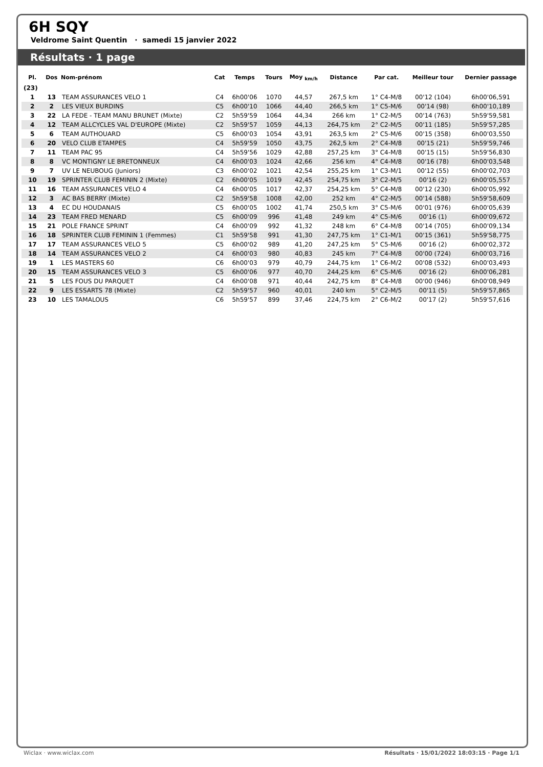6H SQY
Veldrome Saint Quentin · samedi 15 janvier 2022
Résultats · 1 page
| Pl. | Dos | Nom-prénom | Cat | Temps | Tours | Moy <sub>km/h</sub> | Distance | Par cat. | Meilleur tour | Dernier passage |
| --- | --- | --- | --- | --- | --- | --- | --- | --- | --- | --- |
| (23) | | | | | | | | | | |
| 1 | 13 | TEAM ASSURANCES VELO 1 | C4 | 6h00'06 | 1070 | 44,57 | 267,5 km | 1° C4-M/8 | 00'12 (104) | 6h00'06,591 |
| 2 | 2 | LES VIEUX BURDINS | C5 | 6h00'10 | 1066 | 44,40 | 266,5 km | 1° C5-M/6 | 00'14 (98) | 6h00'10,189 |
| 3 | 22 | LA FEDE - TEAM MANU BRUNET (Mixte) | C2 | 5h59'59 | 1064 | 44,34 | 266 km | 1° C2-M/5 | 00'14 (763) | 5h59'59,581 |
| 4 | 12 | TEAM ALLCYCLES VAL D'EUROPE (Mixte) | C2 | 5h59'57 | 1059 | 44,13 | 264,75 km | 2° C2-M/5 | 00'11 (185) | 5h59'57,285 |
| 5 | 6 | TEAM AUTHOUARD | C5 | 6h00'03 | 1054 | 43,91 | 263,5 km | 2° C5-M/6 | 00'15 (358) | 6h00'03,550 |
| 6 | 20 | VELO CLUB ETAMPES | C4 | 5h59'59 | 1050 | 43,75 | 262,5 km | 2° C4-M/8 | 00'15 (21) | 5h59'59,746 |
| 7 | 11 | TEAM PAC 95 | C4 | 5h59'56 | 1029 | 42,88 | 257,25 km | 3° C4-M/8 | 00'15 (15) | 5h59'56,830 |
| 8 | 8 | VC MONTIGNY LE BRETONNEUX | C4 | 6h00'03 | 1024 | 42,66 | 256 km | 4° C4-M/8 | 00'16 (78) | 6h00'03,548 |
| 9 | 7 | UV LE NEUBOUG (Juniors) | C3 | 6h00'02 | 1021 | 42,54 | 255,25 km | 1° C3-M/1 | 00'12 (55) | 6h00'02,703 |
| 10 | 19 | SPRINTER CLUB FEMININ 2 (Mixte) | C2 | 6h00'05 | 1019 | 42,45 | 254,75 km | 3° C2-M/5 | 00'16 (2) | 6h00'05,557 |
| 11 | 16 | TEAM ASSURANCES VELO 4 | C4 | 6h00'05 | 1017 | 42,37 | 254,25 km | 5° C4-M/8 | 00'12 (230) | 6h00'05,992 |
| 12 | 3 | AC BAS BERRY (Mixte) | C2 | 5h59'58 | 1008 | 42,00 | 252 km | 4° C2-M/5 | 00'14 (588) | 5h59'58,609 |
| 13 | 4 | EC DU HOUDANAIS | C5 | 6h00'05 | 1002 | 41,74 | 250,5 km | 3° C5-M/6 | 00'01 (976) | 6h00'05,639 |
| 14 | 23 | TEAM FRED MENARD | C5 | 6h00'09 | 996 | 41,48 | 249 km | 4° C5-M/6 | 00'16 (1) | 6h00'09,672 |
| 15 | 21 | POLE FRANCE SPRINT | C4 | 6h00'09 | 992 | 41,32 | 248 km | 6° C4-M/8 | 00'14 (705) | 6h00'09,134 |
| 16 | 18 | SPRINTER CLUB FEMININ 1 (Femmes) | C1 | 5h59'58 | 991 | 41,30 | 247,75 km | 1° C1-M/1 | 00'15 (361) | 5h59'58,775 |
| 17 | 17 | TEAM ASSURANCES VELO 5 | C5 | 6h00'02 | 989 | 41,20 | 247,25 km | 5° C5-M/6 | 00'16 (2) | 6h00'02,372 |
| 18 | 14 | TEAM ASSURANCES VELO 2 | C4 | 6h00'03 | 980 | 40,83 | 245 km | 7° C4-M/8 | 00'00 (724) | 6h00'03,716 |
| 19 | 1 | LES MASTERS 60 | C6 | 6h00'03 | 979 | 40,79 | 244,75 km | 1° C6-M/2 | 00'08 (532) | 6h00'03,493 |
| 20 | 15 | TEAM ASSURANCES VELO 3 | C5 | 6h00'06 | 977 | 40,70 | 244,25 km | 6° C5-M/6 | 00'16 (2) | 6h00'06,281 |
| 21 | 5 | LES FOUS DU PARQUET | C4 | 6h00'08 | 971 | 40,44 | 242,75 km | 8° C4-M/8 | 00'00 (946) | 6h00'08,949 |
| 22 | 9 | LES ESSARTS 78 (Mixte) | C2 | 5h59'57 | 960 | 40,01 | 240 km | 5° C2-M/5 | 00'11 (5) | 5h59'57,865 |
| 23 | 10 | LES TAMALOUS | C6 | 5h59'57 | 899 | 37,46 | 224,75 km | 2° C6-M/2 | 00'17 (2) | 5h59'57,616 |
Wiclax · www.wiclax.com Résultats · 15/01/2022 18:03:15 · Page 1/1